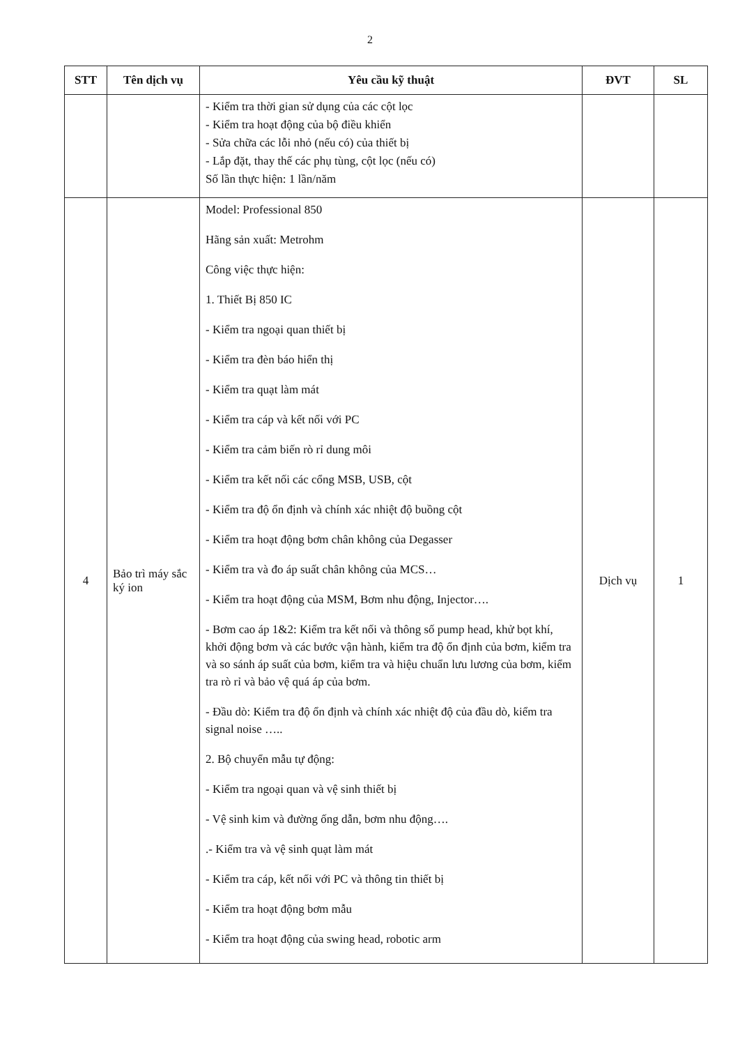2
| STT | Tên dịch vụ | Yêu cầu kỹ thuật | ĐVT | SL |
| --- | --- | --- | --- | --- |
| | | - Kiểm tra thời gian sử dụng của các cột lọc - Kiểm tra hoạt động của bộ điều khiển - Sửa chữa các lỗi nhỏ (nếu có) của thiết bị - Lắp đặt, thay thế các phụ tùng, cột lọc (nếu có) Số lần thực hiện: 1 lần/năm | | |
| 4 | Bảo trì máy sắc ký ion | Model: Professional 850 Hãng sản xuất: Metrohm Công việc thực hiện: 1. Thiết Bị 850 IC - Kiểm tra ngoại quan thiết bị - Kiểm tra đèn báo hiển thị - Kiểm tra quạt làm mát - Kiểm tra cáp và kết nối với PC - Kiểm tra cảm biến rò rỉ dung môi - Kiểm tra kết nối các cổng MSB, USB, cột - Kiểm tra độ ổn định và chính xác nhiệt độ buồng cột - Kiểm tra hoạt động bơm chân không của Degasser - Kiểm tra và đo áp suất chân không của MCS… - Kiểm tra hoạt động của MSM, Bơm nhu động, Injector…. - Bơm cao áp 1&2: Kiểm tra kết nối và thông số pump head, khử bọt khí, khởi động bơm và các bước vận hành, kiểm tra độ ổn định của bơm, kiểm tra và so sánh áp suất của bơm, kiểm tra và hiệu chuẩn lưu lương của bơm, kiểm tra rò rỉ và bảo vệ quá áp của bơm. - Đầu dò: Kiểm tra độ ổn định và chính xác nhiệt độ của đầu dò, kiểm tra signal noise ….. 2. Bộ chuyển mẫu tự động: - Kiểm tra ngoại quan và vệ sinh thiết bị - Vệ sinh kim và đường ống dẫn, bơm nhu động…. .- Kiểm tra và vệ sinh quạt làm mát - Kiểm tra cáp, kết nối với PC và thông tin thiết bị - Kiểm tra hoạt động bơm mẫu - Kiểm tra hoạt động của swing head, robotic arm | Dịch vụ | 1 |